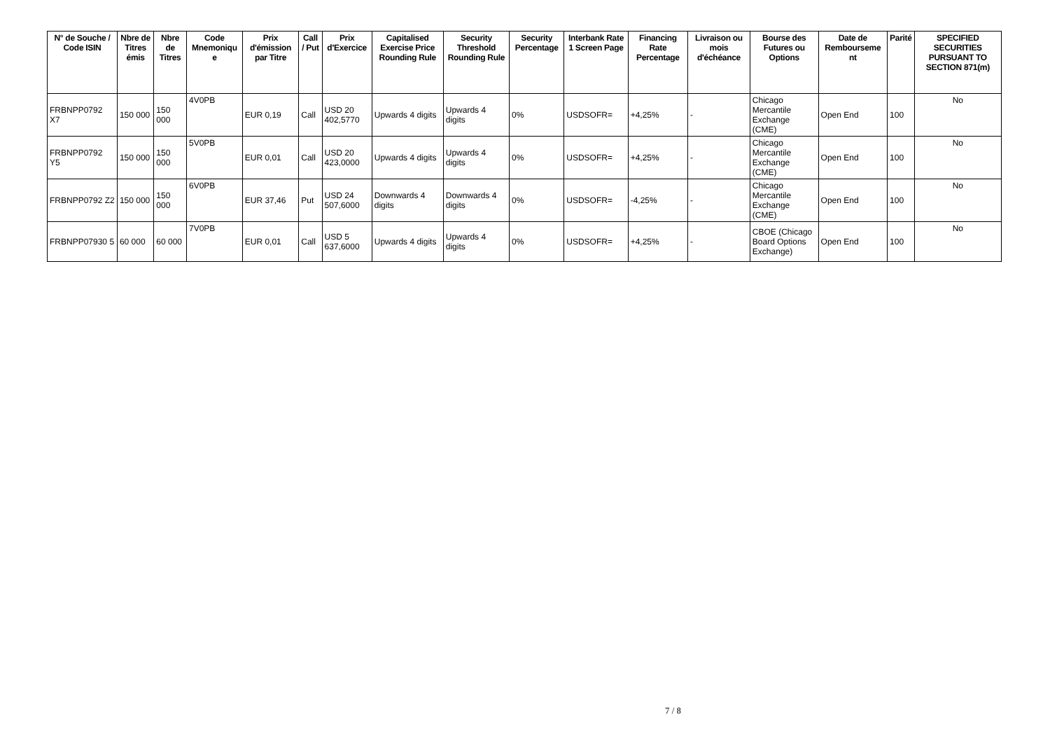| N° de Souche / Code ISIN | Nbre de Titres émis | Nbre de Titres | Code Mnemoniqu e | Prix d'émission par Titre | Call / Put | Prix d'Exercice | Capitalised Exercise Price Rounding Rule | Security Threshold Rounding Rule | Security Percentage | Interbank Rate 1 Screen Page | Financing Rate Percentage | Livraison ou mois d'échéance | Bourse des Futures ou Options | Date de Rembourseme nt | Parité | SPECIFIED SECURITIES PURSUANT TO SECTION 871(m) |
| --- | --- | --- | --- | --- | --- | --- | --- | --- | --- | --- | --- | --- | --- | --- | --- | --- |
| FRBNPP0792 X7 | 150 000 | 150 000 | 4V0PB | EUR 0,19 | Call | USD 20 402,5770 | Upwards 4 digits | Upwards 4 digits | 0% | USDSOFR= | +4,25% | - | Chicago Mercantile Exchange (CME) | Open End | 100 | No |
| FRBNPP0792 Y5 | 150 000 | 150 000 | 5V0PB | EUR 0,01 | Call | USD 20 423,0000 | Upwards 4 digits | Upwards 4 digits | 0% | USDSOFR= | +4,25% | - | Chicago Mercantile Exchange (CME) | Open End | 100 | No |
| FRBNPP0792 Z2 | 150 000 | 150 000 | 6V0PB | EUR 37,46 | Put | USD 24 507,6000 | Downwards 4 digits | Downwards 4 digits | 0% | USDSOFR= | -4,25% | - | Chicago Mercantile Exchange (CME) | Open End | 100 | No |
| FRBNPP07930 5 | 60 000 | 60 000 | 7V0PB | EUR 0,01 | Call | USD 5 637,6000 | Upwards 4 digits | Upwards 4 digits | 0% | USDSOFR= | +4,25% | - | CBOE (Chicago Board Options Exchange) | Open End | 100 | No |
7 / 8